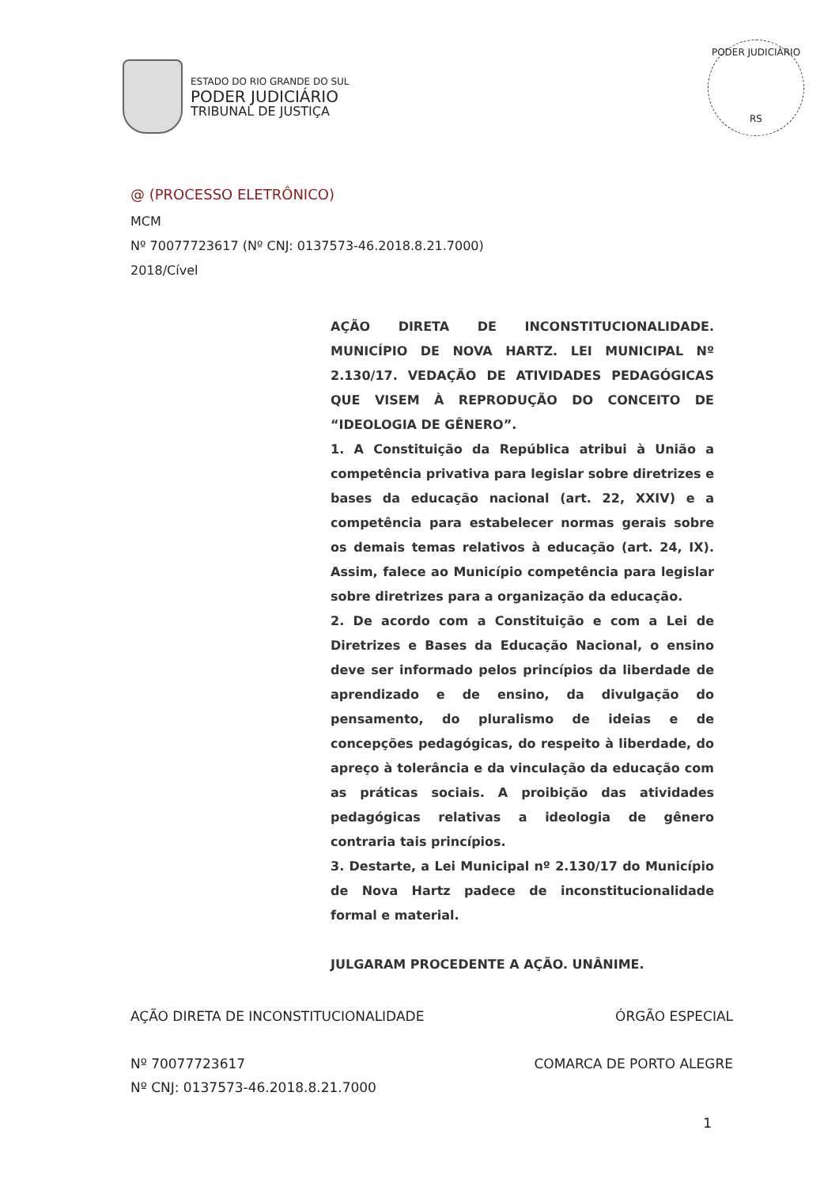ESTADO DO RIO GRANDE DO SUL
PODER JUDICIÁRIO
TRIBUNAL DE JUSTIÇA
PODER JUDICIÁRIO
RS
@ (PROCESSO ELETRÔNICO)
MCM
Nº 70077723617 (Nº CNJ: 0137573-46.2018.8.21.7000)
2018/Cível
AÇÃO DIRETA DE INCONSTITUCIONALIDADE. MUNICÍPIO DE NOVA HARTZ. LEI MUNICIPAL Nº 2.130/17. VEDAÇÃO DE ATIVIDADES PEDAGÓGICAS QUE VISEM À REPRODUÇÃO DO CONCEITO DE “IDEOLOGIA DE GÊNERO”.
1. A Constituição da República atribui à União a competência privativa para legislar sobre diretrizes e bases da educação nacional (art. 22, XXIV) e a competência para estabelecer normas gerais sobre os demais temas relativos à educação (art. 24, IX). Assim, falece ao Município competência para legislar sobre diretrizes para a organização da educação.
2. De acordo com a Constituição e com a Lei de Diretrizes e Bases da Educação Nacional, o ensino deve ser informado pelos princípios da liberdade de aprendizado e de ensino, da divulgação do pensamento, do pluralismo de ideias e de concepções pedagógicas, do respeito à liberdade, do apreço à tolerância e da vinculação da educação com as práticas sociais. A proibição das atividades pedagógicas relativas a ideologia de gênero contraria tais princípios.
3. Destarte, a Lei Municipal nº 2.130/17 do Município de Nova Hartz padece de inconstitucionalidade formal e material.
JULGARAM PROCEDENTE A AÇÃO. UNÂNIME.
AÇÃO DIRETA DE INCONSTITUCIONALIDADE ÓRGÃO ESPECIAL
Nº 70077723617 COMARCA DE PORTO ALEGRE
Nº CNJ: 0137573-46.2018.8.21.7000
1